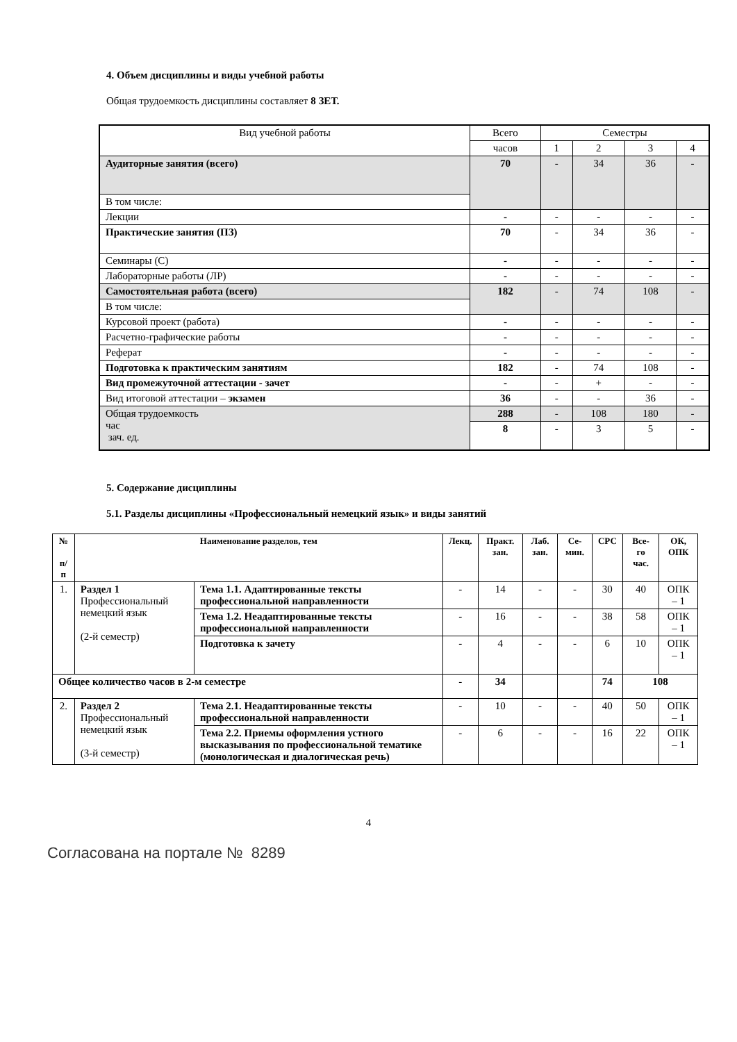4. Объем дисциплины и виды учебной работы
Общая трудоемкость дисциплины составляет 8 ЗЕТ.
| Вид учебной работы | Всего | Семестры | | | |
| | часов | 1 | 2 | 3 | 4 |
| Аудиторные занятия (всего) | 70 | - | 34 | 36 | - |
| В том числе: | | | | | |
| Лекции | - | - | - | - | - |
| Практические занятия (ПЗ) | 70 | - | 34 | 36 | - |
| Семинары (С) | - | - | - | - | - |
| Лабораторные работы (ЛР) | - | - | - | - | - |
| Самостоятельная работа (всего) | 182 | - | 74 | 108 | - |
| В том числе: | | | | | |
| Курсовой проект (работа) | - | - | - | - | - |
| Расчетно-графические работы | - | - | - | - | - |
| Реферат | - | - | - | - | - |
| Подготовка к практическим занятиям | 182 | - | 74 | 108 | - |
| Вид промежуточной аттестации - зачет | - | - | + | - | - |
| Вид итоговой аттестации – экзамен | 36 | - | - | 36 | - |
| Общая трудоемкость час зач. ед. | 288 | - | 108 | 180 | - |
| | 8 | - | 3 | 5 | - |
5. Содержание дисциплины
5.1. Разделы дисциплины «Профессиональный немецкий язык» и виды занятий
| № п/п | Наименование разделов, тем | | Лекц. | Практ. зан. | Лаб. зан. | Се-мин. | СРС | Все-го час. | ОК, ОПК |
| --- | --- | --- | --- | --- | --- | --- | --- | --- | --- |
| 1. | Раздел 1 Профессиональный немецкий язык (2-й семестр) | Тема 1.1. Адаптированные тексты профессиональной направленности | - | 14 | - | - | 30 | 40 | ОПК – 1 |
| | | Тема 1.2. Неадаптированные тексты профессиональной направленности | - | 16 | - | - | 38 | 58 | ОПК – 1 |
| | | Подготовка к зачету | - | 4 | - | - | 6 | 10 | ОПК – 1 |
| Общее количество часов в 2-м семестре | | | - | 34 | | | 74 | 108 | |
| 2. | Раздел 2 Профессиональный немецкий язык (3-й семестр) | Тема 2.1. Неадаптированные тексты профессиональной направленности | - | 10 | - | - | 40 | 50 | ОПК – 1 |
| | | Тема 2.2. Приемы оформления устного высказывания по профессиональной тематике (монологическая и диалогическая речь) | - | 6 | - | - | 16 | 22 | ОПК – 1 |
4
Согласована на портале № 8289